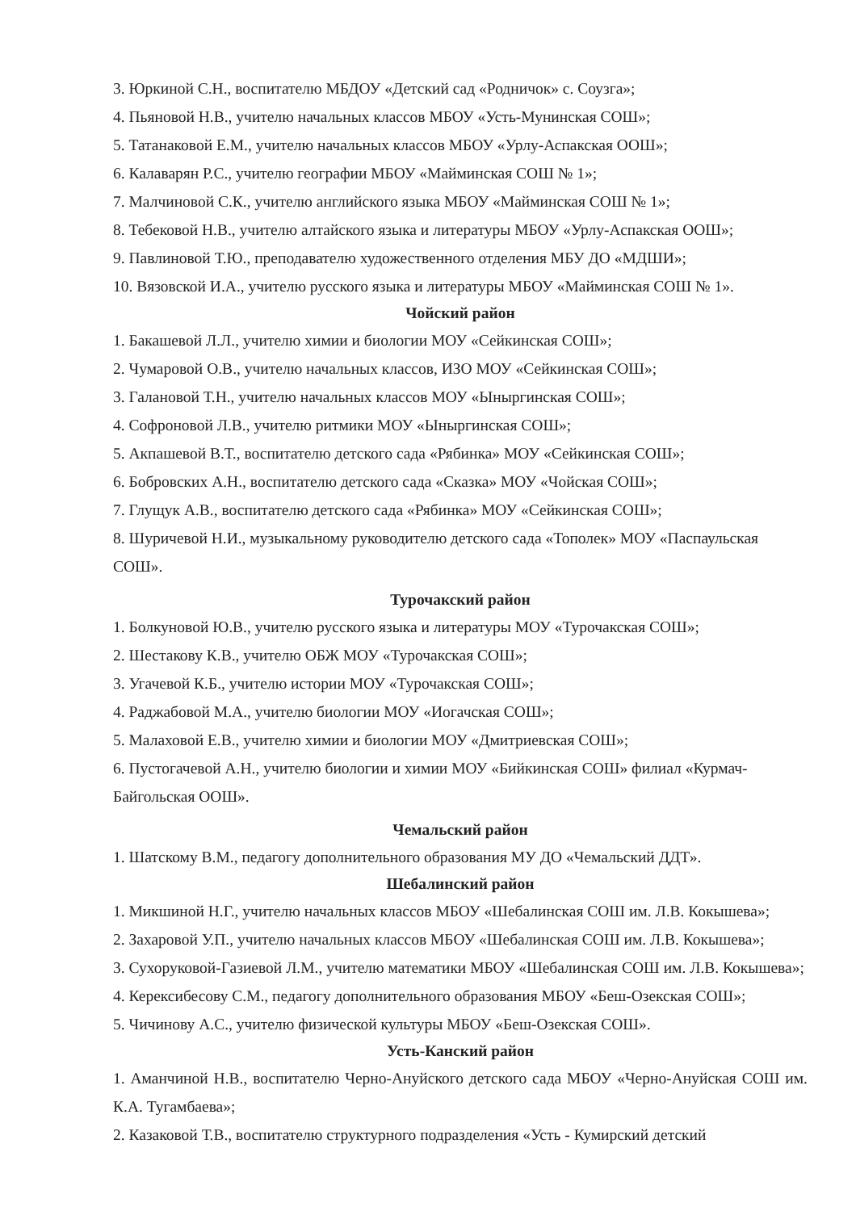3. Юркиной С.Н., воспитателю МБДОУ «Детский сад «Родничок» с. Соузга»;
4. Пьяновой Н.В., учителю начальных классов МБОУ «Усть-Мунинская СОШ»;
5. Татанаковой Е.М., учителю начальных классов МБОУ «Урлу-Аспакская ООШ»;
6. Калаварян Р.С., учителю географии МБОУ «Майминская СОШ № 1»;
7. Малчиновой С.К., учителю английского языка МБОУ «Майминская СОШ № 1»;
8. Тебековой Н.В., учителю алтайского языка и литературы МБОУ «Урлу-Аспакская ООШ»;
9. Павлиновой Т.Ю., преподавателю художественного отделения МБУ ДО «МДШИ»;
10. Вязовской И.А., учителю русского языка и литературы МБОУ «Майминская СОШ № 1».
Чойский район
1. Бакашевой Л.Л., учителю химии и биологии МОУ «Сейкинская СОШ»;
2. Чумаровой О.В., учителю начальных классов, ИЗО МОУ «Сейкинская СОШ»;
3. Галановой Т.Н., учителю начальных классов МОУ «Ыныргинская СОШ»;
4. Софроновой Л.В., учителю ритмики МОУ «Ыныргинская СОШ»;
5. Акпашевой В.Т., воспитателю детского сада «Рябинка» МОУ «Сейкинская СОШ»;
6. Бобровских А.Н., воспитателю детского сада «Сказка» МОУ «Чойская СОШ»;
7. Глущук А.В., воспитателю детского сада «Рябинка» МОУ «Сейкинская СОШ»;
8. Шуричевой Н.И., музыкальному руководителю детского сада «Тополек» МОУ «Паспаульская СОШ».
Турочакский район
1. Болкуновой Ю.В., учителю русского языка и литературы МОУ «Турочакская СОШ»;
2. Шестакову К.В., учителю ОБЖ МОУ «Турочакская СОШ»;
3. Угачевой К.Б., учителю истории МОУ «Турочакская СОШ»;
4. Раджабовой М.А., учителю биологии МОУ «Иогачская СОШ»;
5. Малаховой Е.В., учителю химии и биологии МОУ «Дмитриевская СОШ»;
6. Пустогачевой А.Н., учителю биологии и химии МОУ «Бийкинская СОШ» филиал «Курмач-Байгольская ООШ».
Чемальский район
1. Шатскому В.М., педагогу дополнительного образования МУ ДО «Чемальский ДДТ».
Шебалинский район
1. Микшиной Н.Г., учителю начальных классов МБОУ «Шебалинская СОШ им. Л.В. Кокышева»;
2. Захаровой У.П., учителю начальных классов МБОУ «Шебалинская СОШ им. Л.В. Кокышева»;
3. Сухоруковой-Газиевой Л.М., учителю математики МБОУ «Шебалинская СОШ им. Л.В. Кокышева»;
4. Керексибесову С.М., педагогу дополнительного образования МБОУ «Беш-Озекская СОШ»;
5. Чичинову А.С., учителю физической культуры МБОУ «Беш-Озекская СОШ».
Усть-Канский район
1. Аманчиной Н.В., воспитателю Черно-Ануйского детского сада МБОУ «Черно-Ануйская СОШ им. К.А. Тугамбаева»;
2. Казаковой Т.В., воспитателю структурного подразделения «Усть - Кумирский детский